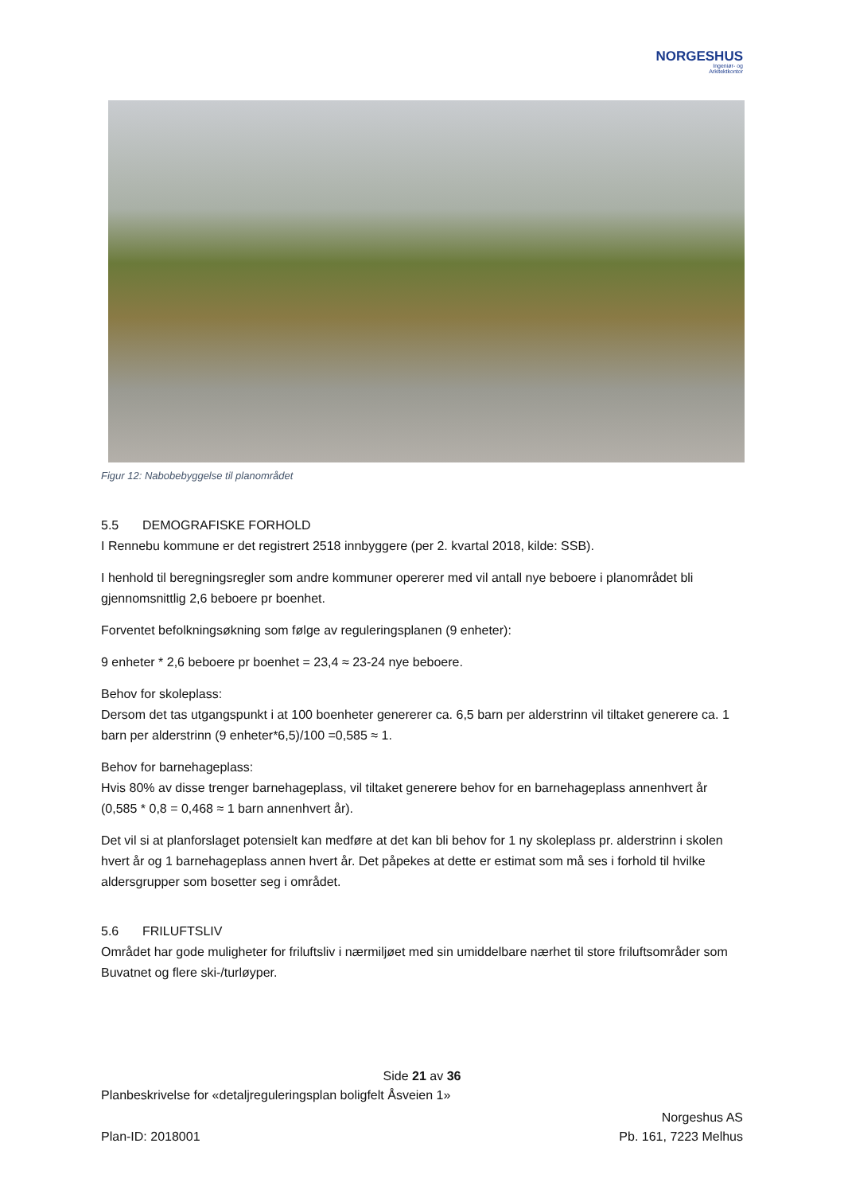NORGESHUS
Ingeniør- og
Arkitektkontor
Figur 12: Nabobebyggelse til planområdet
5.5 DEMOGRAFISKE FORHOLD
I Rennebu kommune er det registrert 2518 innbyggere (per 2. kvartal 2018, kilde: SSB).
I henhold til beregningsregler som andre kommuner opererer med vil antall nye beboere i planområdet bli gjennomsnittlig 2,6 beboere pr boenhet.
Forventet befolkningsøkning som følge av reguleringsplanen (9 enheter):
9 enheter * 2,6 beboere pr boenhet = 23,4 ≈ 23-24 nye beboere.
Behov for skoleplass:
Dersom det tas utgangspunkt i at 100 boenheter genererer ca. 6,5 barn per alderstrinn vil tiltaket generere ca. 1 barn per alderstrinn (9 enheter*6,5)/100 =0,585 ≈ 1.
Behov for barnehageplass:
Hvis 80% av disse trenger barnehageplass, vil tiltaket generere behov for en barnehageplass annenhvert år (0,585 * 0,8 = 0,468 ≈ 1 barn annenhvert år).
Det vil si at planforslaget potensielt kan medføre at det kan bli behov for 1 ny skoleplass pr. alderstrinn i skolen hvert år og 1 barnehageplass annen hvert år. Det påpekes at dette er estimat som må ses i forhold til hvilke aldersgrupper som bosetter seg i området.
5.6 FRILUFTSLIV
Området har gode muligheter for friluftsliv i nærmiljøet med sin umiddelbare nærhet til store friluftsområder som Buvatnet og flere ski-/turløyper.
Side 21 av 36
Planbeskrivelse for «detaljreguleringsplan boligfelt Åsveien 1»
Plan-ID: 2018001
Norgeshus AS
Pb. 161, 7223 Melhus